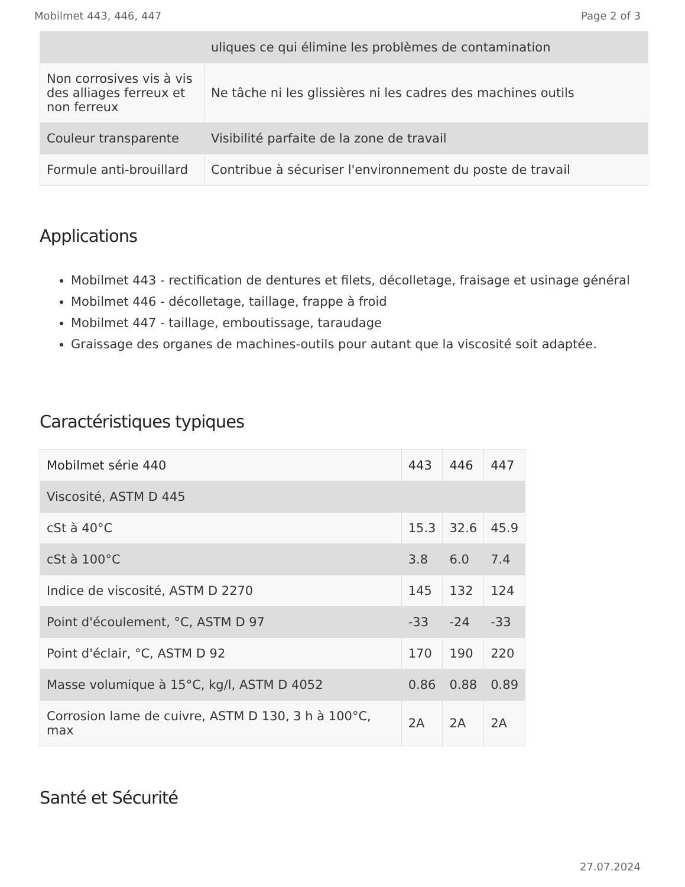Mobilmet 443, 446, 447 Page 2 of 3
| | uliques ce qui élimine les problèmes de contamination |
| Non corrosives vis à vis des alliages ferreux et non ferreux | Ne tâche ni les glissières ni les cadres des machines outils |
| Couleur transparente | Visibilité parfaite de la zone de travail |
| Formule anti-brouillard | Contribue à sécuriser l'environnement du poste de travail |
Applications
Mobilmet 443 - rectification de dentures et filets, décolletage, fraisage et usinage général
Mobilmet 446 - décolletage, taillage, frappe à froid
Mobilmet 447 - taillage, emboutissage, taraudage
Graissage des organes de machines-outils pour autant que la viscosité soit adaptée.
Caractéristiques typiques
| Mobilmet série 440 | 443 | 446 | 447 |
| --- | --- | --- | --- |
| Viscosité, ASTM D 445 | | | |
| cSt à 40°C | 15.3 | 32.6 | 45.9 |
| cSt à 100°C | 3.8 | 6.0 | 7.4 |
| Indice de viscosité, ASTM D 2270 | 145 | 132 | 124 |
| Point d'écoulement, °C, ASTM D 97 | -33 | -24 | -33 |
| Point d'éclair, °C, ASTM D 92 | 170 | 190 | 220 |
| Masse volumique à 15°C, kg/l, ASTM D 4052 | 0.86 | 0.88 | 0.89 |
| Corrosion lame de cuivre, ASTM D 130, 3 h à 100°C, max | 2A | 2A | 2A |
Santé et Sécurité
27.07.2024